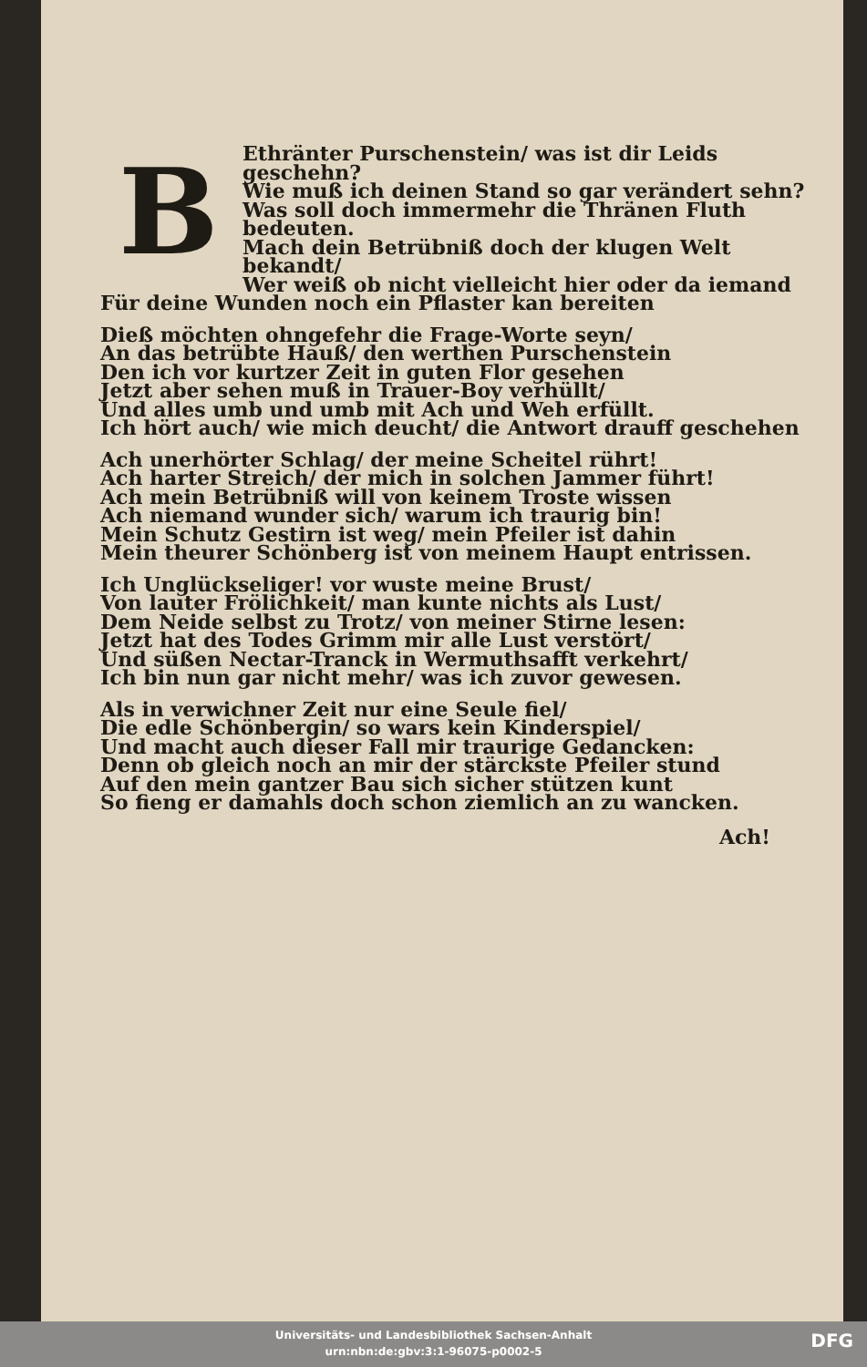B
Ethränter Purschenstein/ was ist dir Leids geschehn?
Wie muß ich deinen Stand so gar verändert sehn?
Was soll doch immermehr die Thränen Fluth bedeuten.
Mach dein Betrübniß doch der klugen Welt bekandt/
Wer weiß ob nicht vielleicht hier oder da iemand
Für deine Wunden noch ein Pflaster kan bereiten
Dieß möchten ohngefehr die Frage-Worte seyn/
An das betrübte Hauß/ den werthen Purschenstein
Den ich vor kurtzer Zeit in guten Flor gesehen
Jetzt aber sehen muß in Trauer-Boy verhüllt/
Und alles umb und umb mit Ach und Weh erfüllt.
Ich hört auch/ wie mich deucht/ die Antwort drauff geschehen
Ach unerhörter Schlag/ der meine Scheitel rührt!
Ach harter Streich/ der mich in solchen Jammer führt!
Ach mein Betrübniß will von keinem Troste wissen
Ach niemand wunder sich/ warum ich traurig bin!
Mein Schutz Gestirn ist weg/ mein Pfeiler ist dahin
Mein theurer Schönberg ist von meinem Haupt entrissen.
Ich Unglückseliger! vor wuste meine Brust/
Von lauter Frölichkeit/ man kunte nichts als Lust/
Dem Neide selbst zu Trotz/ von meiner Stirne lesen:
Jetzt hat des Todes Grimm mir alle Lust verstört/
Und süßen Nectar-Tranck in Wermuthsafft verkehrt/
Ich bin nun gar nicht mehr/ was ich zuvor gewesen.
Als in verwichner Zeit nur eine Seule fiel/
Die edle Schönbergin/ so wars kein Kinderspiel/
Und macht auch dieser Fall mir traurige Gedancken:
Denn ob gleich noch an mir der stärckste Pfeiler stund
Auf den mein gantzer Bau sich sicher stützen kunt
So fieng er damahls doch schon ziemlich an zu wancken.
Ach!
Universitäts- und Landesbibliothek Sachsen-Anhalt
urn:nbn:de:gbv:3:1-96075-p0002-5
DFG